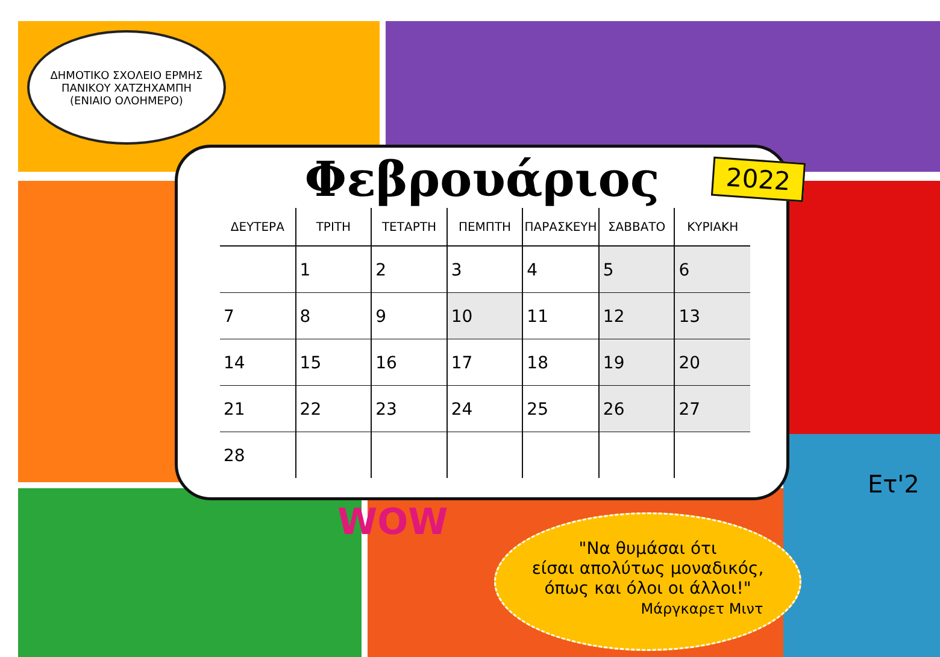ΔΗΜΟΤΙΚΟ ΣΧΟΛΕΙΟ ΕΡΜΗΣ
ΠΑΝΙΚΟΥ ΧΑΤΖΗΧΑΜΠΗ
(ΕΝΙΑΙΟ ΟΛΟΗΜΕΡΟ)
Φεβρουάριος
2022
| ΔΕΥΤΕΡΑ | ΤΡΙΤΗ | ΤΕΤΑΡΤΗ | ΠΕΜΠΤΗ | ΠΑΡΑΣΚΕΥΗ | ΣΑΒΒΑΤΟ | ΚΥΡΙΑΚΗ |
| --- | --- | --- | --- | --- | --- | --- |
| | 1 | 2 | 3 | 4 | 5 | 6 |
| 7 | 8 | 9 | 10 | 11 | 12 | 13 |
| 14 | 15 | 16 | 17 | 18 | 19 | 20 |
| 21 | 22 | 23 | 24 | 25 | 26 | 27 |
| 28 | | | | | | |
WOW
Ετ'2
"Να θυμάσαι ότι
είσαι απολύτως μοναδικός,
όπως και όλοι οι άλλοι!"
Μάργκαρετ Μιντ